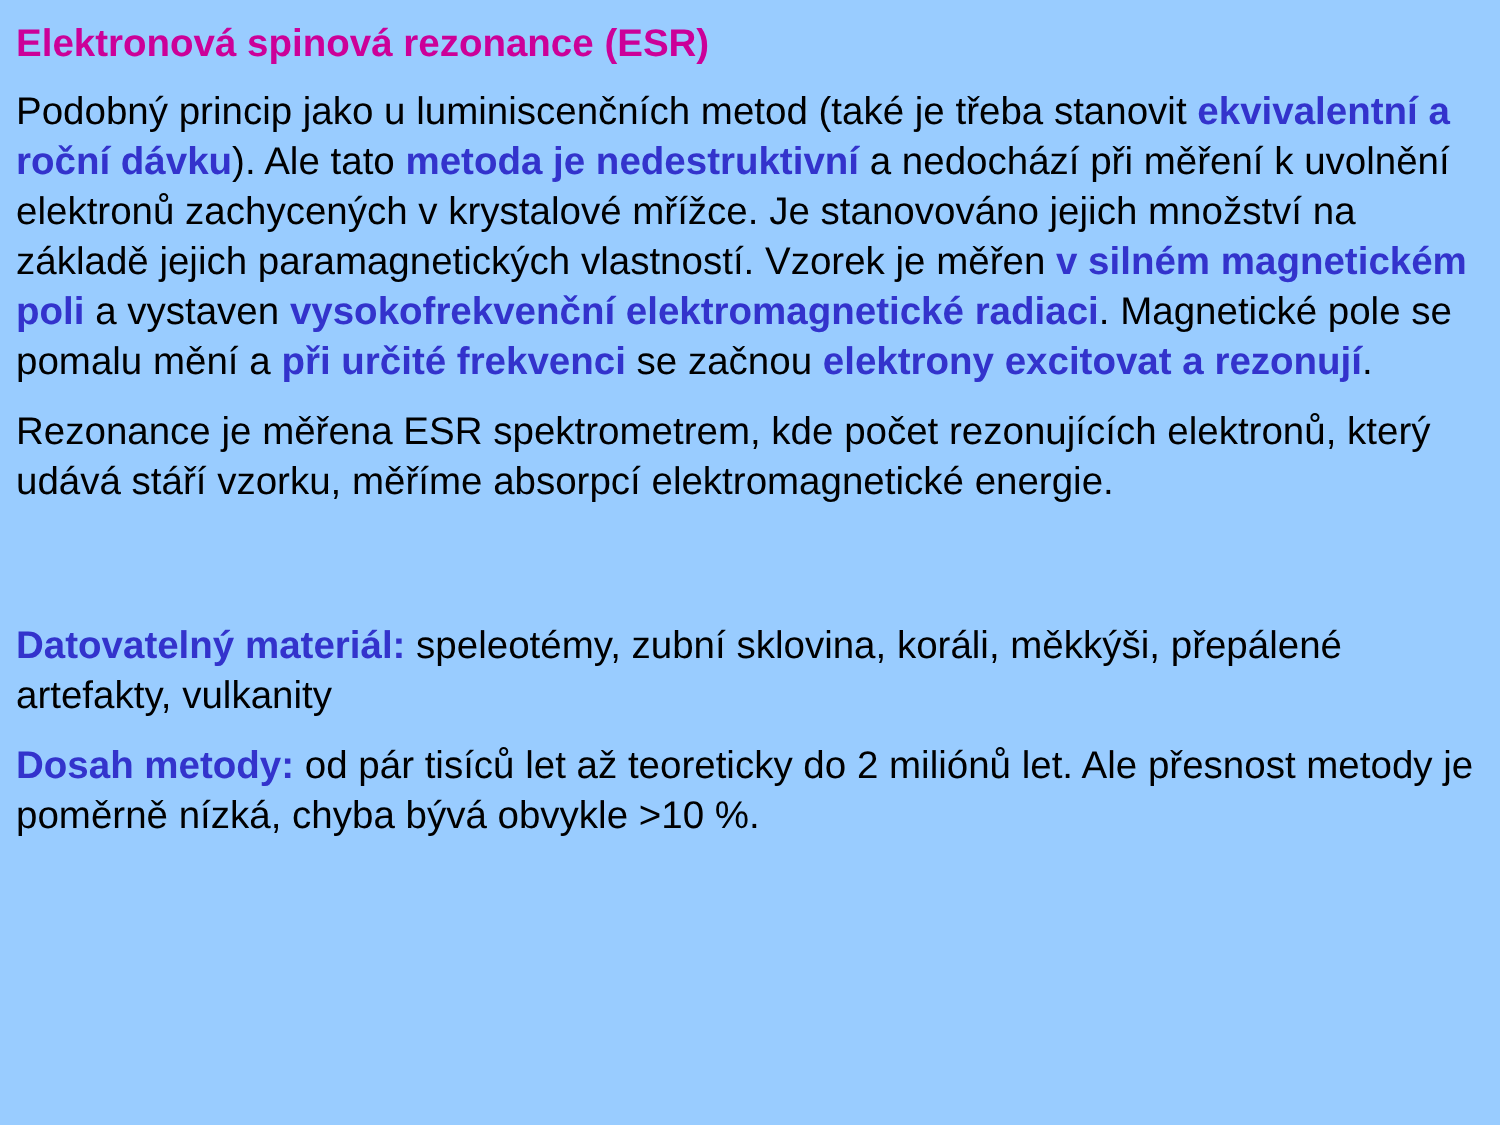Elektronová spinová rezonance (ESR)
Podobný princip jako u luminiscenčních metod (také je třeba stanovit ekvivalentní a roční dávku). Ale tato metoda je nedestruktivní a nedochází při měření k uvolnění elektronů zachycených v krystalové mřížce. Je stanovováno jejich množství na základě jejich paramagnetických vlastností. Vzorek je měřen v silném magnetickém poli a vystaven vysokofrekvenční elektromagnetické radiaci. Magnetické pole se pomalu mění a při určité frekvenci se začnou elektrony excitovat a rezonují.
Rezonance je měřena ESR spektrometrem, kde počet rezonujících elektronů, který udává stáří vzorku, měříme absorpcí elektromagnetické energie.
Datovatelný materiál: speleotémy, zubní sklovina, koráli, měkkýši, přepálené artefakty, vulkanity
Dosah metody: od pár tisíců let až teoreticky do 2 miliónů let. Ale přesnost metody je poměrně nízká, chyba bývá obvykle >10 %.